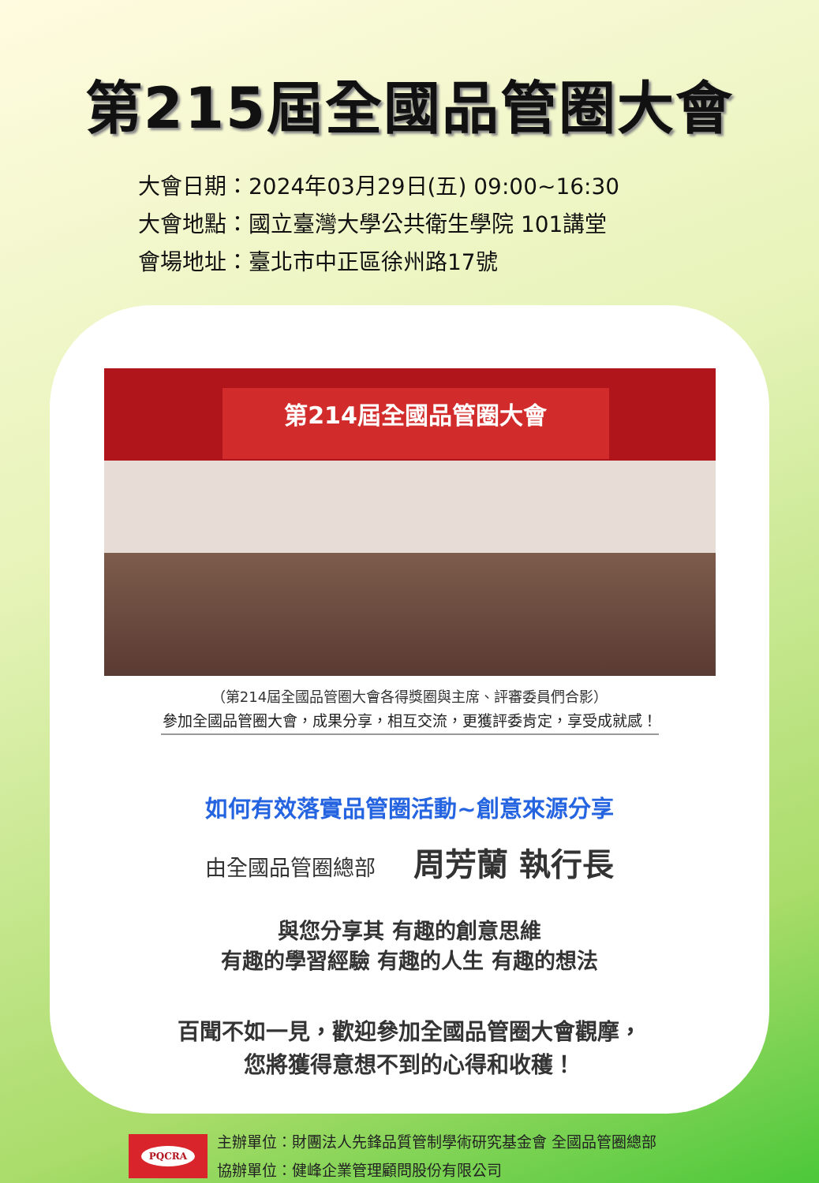第215屆全國品管圈大會
大會日期：2024年03月29日(五) 09:00~16:30
大會地點：國立臺灣大學公共衛生學院 101講堂
會場地址：臺北市中正區徐州路17號
第214屆全國品管圈大會
（第214屆全國品管圈大會各得獎圈與主席、評審委員們合影）
參加全國品管圈大會，成果分享，相互交流，更獲評委肯定，享受成就感！
如何有效落實品管圈活動~創意來源分享
由全國品管圈總部 周芳蘭 執行長
與您分享其 有趣的創意思維
有趣的學習經驗 有趣的人生 有趣的想法
百聞不如一見，歡迎參加全國品管圈大會觀摩，
您將獲得意想不到的心得和收穫！
PQCRA
主辦單位：財團法人先鋒品質管制學術研究基金會 全國品管圈總部
協辦單位：健峰企業管理顧問股份有限公司